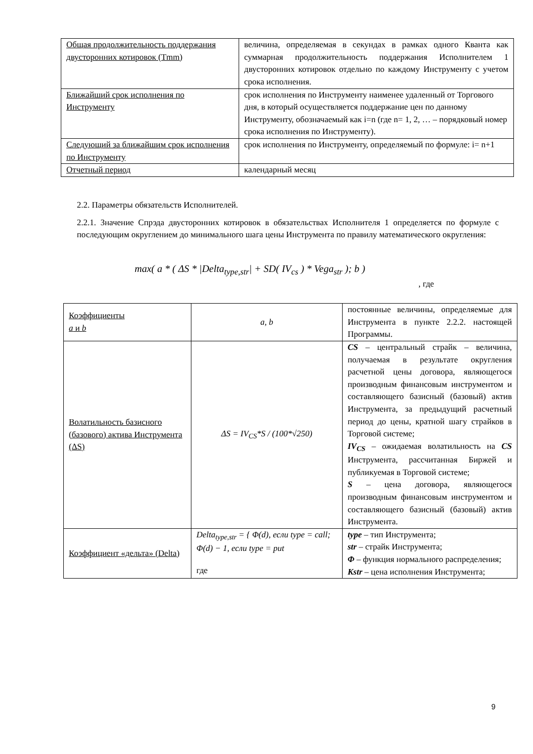| Общая продолжительность поддержания двусторонних котировок (Tmm) | величина, определяемая в секундах в рамках одного Кванта как суммарная продолжительность поддержания Исполнителем 1 двусторонних котировок отдельно по каждому Инструменту с учетом срока исполнения. |
| Ближайший срок исполнения по Инструменту | срок исполнения по Инструменту наименее удаленный от Торгового дня, в который осуществляется поддержание цен по данному Инструменту, обозначаемый как i=n (где n= 1, 2, … – порядковый номер срока исполнения по Инструменту). |
| Следующий за ближайшим срок исполнения по Инструменту | срок исполнения по Инструменту, определяемый по формуле: i= n+1 |
| Отчетный период | календарный месяц |
2.2. Параметры обязательств Исполнителей.
2.2.1. Значение Спрэда двусторонних котировок в обязательствах Исполнителя 1 определяется по формуле с последующим округлением до минимального шага цены Инструмента по правилу математического округления:
max( a * ( ΔS * |Delta<sub>type,str</sub>| + SD( IV<sub>cs</sub> ) * Vega<sub>str</sub> ); b )
, где
| Коэффициенты a и b | a, b | постоянные величины, определяемые для Инструмента в пункте 2.2.2. настоящей Программы. |
| Волатильность базисного (базового) актива Инструмента (ΔS) | ΔS = IV<sub>CS</sub>*S / (100*√250) | CS – центральный страйк – величина, получаемая в результате округления расчетной цены договора, являющегося производным финансовым инструментом и составляющего базисный (базовый) актив Инструмента, за предыдущий расчетный период до цены, кратной шагу страйков в Торговой системе; IV<sub>CS</sub> – ожидаемая волатильность на CS Инструмента, рассчитанная Биржей и публикуемая в Торговой системе; S – цена договора, являющегося производным финансовым инструментом и составляющего базисный (базовый) актив Инструмента. |
| Коэффициент «дельта» (Delta) | Delta<sub>type,str</sub> = { Φ(d), если type = call; Φ(d) − 1, если type = put где | type – тип Инструмента; str – страйк Инструмента; Φ – функция нормального распределения; Kstr – цена исполнения Инструмента; |
9